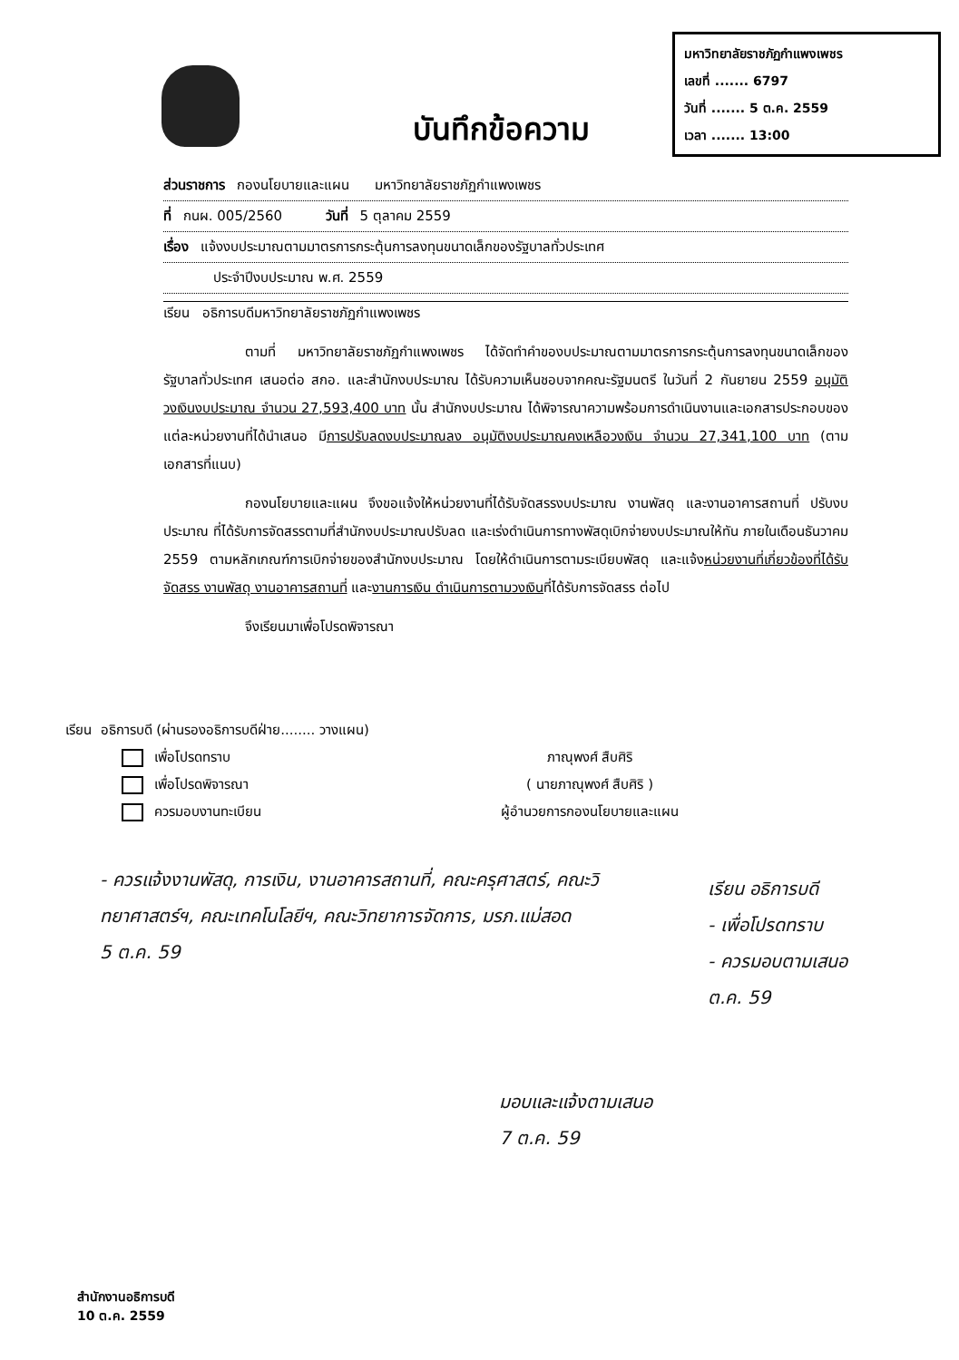มหาวิทยาลัยราชภัฏกำแพงเพชร
เลขที่ ....... 6797
วันที่ ....... 5 ต.ค. 2559
เวลา ....... 13:00
บันทึกข้อความ
ส่วนราชการ กองนโยบายและแผน มหาวิทยาลัยราชภัฏกำแพงเพชร
ที่ กนผ. 005/2560 วันที่ 5 ตุลาคม 2559
เรื่อง แจ้งงบประมาณตามมาตรการกระตุ้นการลงทุนขนาดเล็กของรัฐบาลทั่วประเทศ
ประจำปีงบประมาณ พ.ศ. 2559
เรียน อธิการบดีมหาวิทยาลัยราชภัฏกำแพงเพชร
ตามที่ มหาวิทยาลัยราชภัฏกำแพงเพชร ได้จัดทำคำของบประมาณตามมาตรการกระตุ้นการลงทุนขนาดเล็กของรัฐบาลทั่วประเทศ เสนอต่อ สกอ. และสำนักงบประมาณ ได้รับความเห็นชอบจากคณะรัฐมนตรี ในวันที่ 2 กันยายน 2559 อนุมัติวงเงินงบประมาณ จำนวน 27,593,400 บาท นั้น สำนักงบประมาณ ได้พิจารณาความพร้อมการดำเนินงานและเอกสารประกอบของแต่ละหน่วยงานที่ได้นำเสนอ มีการปรับลดงบประมาณลง อนุมัติงบประมาณคงเหลือวงเงิน จำนวน 27,341,100 บาท (ตามเอกสารที่แนบ)
กองนโยบายและแผน จึงขอแจ้งให้หน่วยงานที่ได้รับจัดสรรงบประมาณ งานพัสดุ และงานอาคารสถานที่ ปรับงบประมาณ ที่ได้รับการจัดสรรตามที่สำนักงบประมาณปรับลด และเร่งดำเนินการทางพัสดุเบิกจ่ายงบประมาณให้ทัน ภายในเดือนธันวาคม 2559 ตามหลักเกณฑ์การเบิกจ่ายของสำนักงบประมาณ โดยให้ดำเนินการตามระเบียบพัสดุ และแจ้งหน่วยงานที่เกี่ยวข้องที่ได้รับจัดสรร งานพัสดุ งานอาคารสถานที่ และงานการเงิน ดำเนินการตามวงเงินที่ได้รับการจัดสรร ต่อไป
จึงเรียนมาเพื่อโปรดพิจารณา
เรียน อธิการบดี (ผ่านรองอธิการบดีฝ่าย........ วางแผน)
เพื่อโปรดทราบ
เพื่อโปรดพิจารณา
ควรมอบงานทะเบียน
ภาณุพงศ์ สืบศิริ
( นายภาณุพงศ์ สืบศิริ )
ผู้อำนวยการกองนโยบายและแผน
- ควรแจ้งงานพัสดุ, การเงิน, งานอาคารสถานที่, คณะครุศาสตร์, คณะวิทยาศาสตร์ฯ, คณะเทคโนโลยีฯ, คณะวิทยาการจัดการ, มรภ.แม่สอด
5 ต.ค. 59
เรียน อธิการบดี
- เพื่อโปรดทราบ
- ควรมอบตามเสนอ
ต.ค. 59
มอบและแจ้งตามเสนอ
7 ต.ค. 59
สำนักงานอธิการบดี
10 ต.ค. 2559